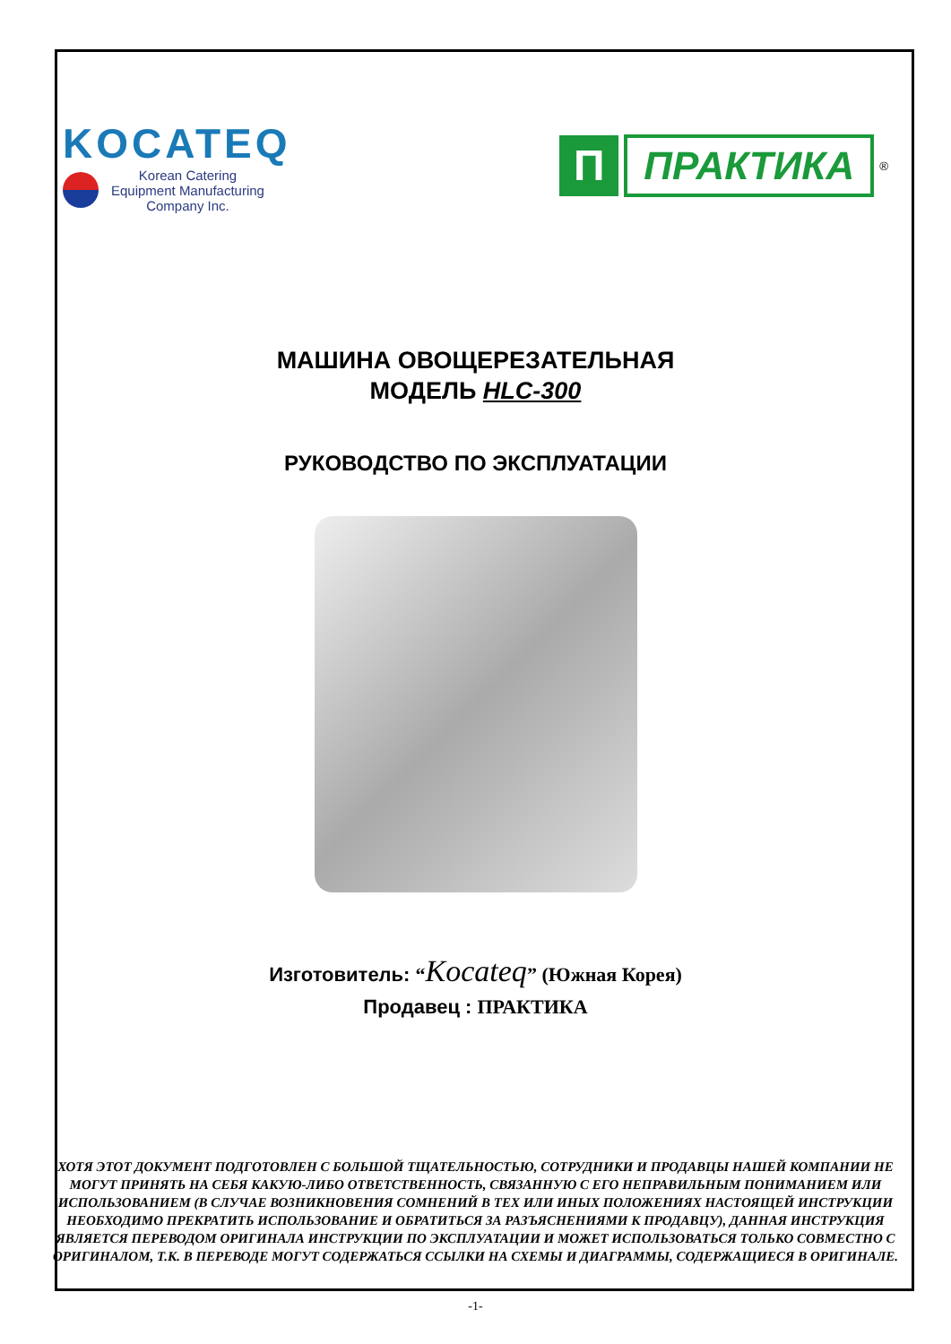KOCATEQ
Korean Catering
Equipment Manufacturing
Company Inc.
П
ПРАКТИКА
<sup>®</sup>
МАШИНА ОВОЩЕРЕЗАТЕЛЬНАЯ
МОДЕЛЬ HLC-300
РУКОВОДСТВО ПО ЭКСПЛУАТАЦИИ
Изготовитель: “Kocateq” (Южная Корея)
Продавец : ПРАКТИКА
ХОТЯ ЭТОТ ДОКУМЕНТ ПОДГОТОВЛЕН С БОЛЬШОЙ ТЩАТЕЛЬНОСТЬЮ, СОТРУДНИКИ И ПРОДАВЦЫ НАШЕЙ КОМПАНИИ НЕ МОГУТ ПРИНЯТЬ НА СЕБЯ КАКУЮ-ЛИБО ОТВЕТСТВЕННОСТЬ, СВЯЗАННУЮ С ЕГО НЕПРАВИЛЬНЫМ ПОНИМАНИЕМ ИЛИ ИСПОЛЬЗОВАНИЕМ (В СЛУЧАЕ ВОЗНИКНОВЕНИЯ СОМНЕНИЙ В ТЕХ ИЛИ ИНЫХ ПОЛОЖЕНИЯХ НАСТОЯЩЕЙ ИНСТРУКЦИИ НЕОБХОДИМО ПРЕКРАТИТЬ ИСПОЛЬЗОВАНИЕ И ОБРАТИТЬСЯ ЗА РАЗЪЯСНЕНИЯМИ К ПРОДАВЦУ), ДАННАЯ ИНСТРУКЦИЯ ЯВЛЯЕТСЯ ПЕРЕВОДОМ ОРИГИНАЛА ИНСТРУКЦИИ ПО ЭКСПЛУАТАЦИИ И МОЖЕТ ИСПОЛЬЗОВАТЬСЯ ТОЛЬКО СОВМЕСТНО С ОРИГИНАЛОМ, Т.К. В ПЕРЕВОДЕ МОГУТ СОДЕРЖАТЬСЯ ССЫЛКИ НА СХЕМЫ И ДИАГРАММЫ, СОДЕРЖАЩИЕСЯ В ОРИГИНАЛЕ.
-1-